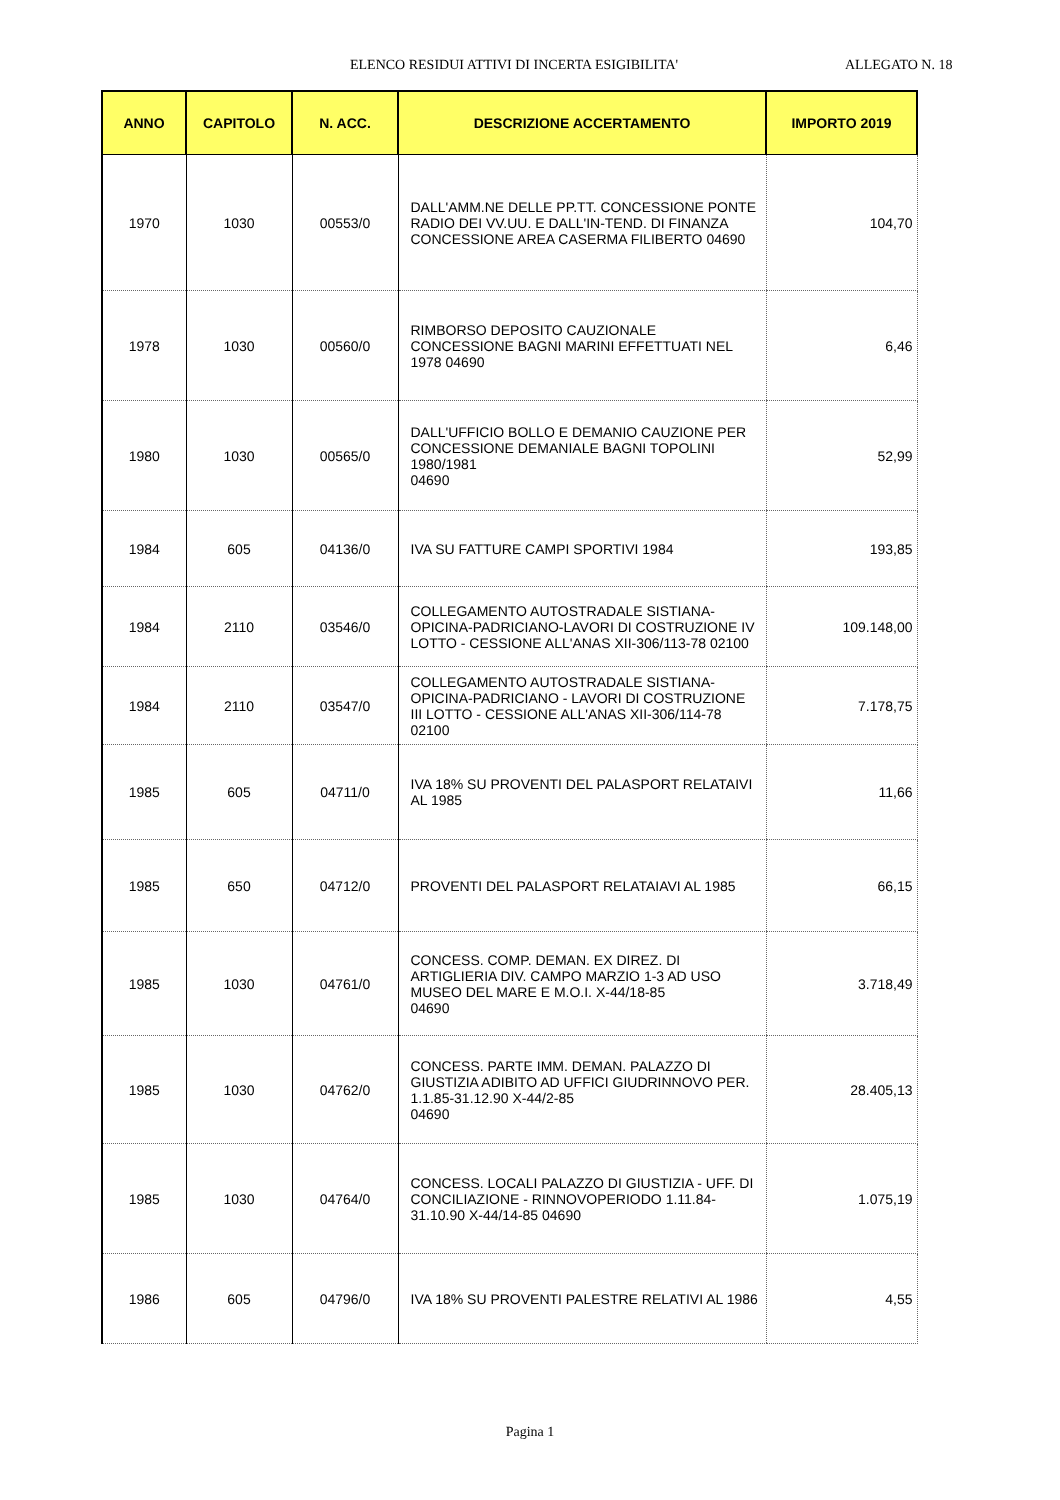ELENCO RESIDUI ATTIVI DI INCERTA ESIGIBILITA' ALLEGATO N. 18
| ANNO | CAPITOLO | N. ACC. | DESCRIZIONE ACCERTAMENTO | IMPORTO 2019 |
| --- | --- | --- | --- | --- |
| 1970 | 1030 | 00553/0 | DALL'AMM.NE DELLE PP.TT. CONCESSIONE PONTE RADIO DEI VV.UU. E DALL'IN-TEND. DI FINANZA CONCESSIONE AREA CASERMA FILIBERTO 04690 | 104,70 |
| 1978 | 1030 | 00560/0 | RIMBORSO DEPOSITO CAUZIONALE CONCESSIONE BAGNI MARINI EFFETTUATI NEL 1978 04690 | 6,46 |
| 1980 | 1030 | 00565/0 | DALL'UFFICIO BOLLO E DEMANIO CAUZIONE PER CONCESSIONE DEMANIALE BAGNI TOPOLINI 1980/1981 04690 | 52,99 |
| 1984 | 605 | 04136/0 | IVA SU FATTURE CAMPI SPORTIVI 1984 | 193,85 |
| 1984 | 2110 | 03546/0 | COLLEGAMENTO AUTOSTRADALE SISTIANA-OPICINA-PADRICIANO-LAVORI DI COSTRUZIONE IV LOTTO - CESSIONE ALL'ANAS XII-306/113-78 02100 | 109.148,00 |
| 1984 | 2110 | 03547/0 | COLLEGAMENTO AUTOSTRADALE SISTIANA-OPICINA-PADRICIANO - LAVORI DI COSTRUZIONE III LOTTO - CESSIONE ALL'ANAS XII-306/114-78 02100 | 7.178,75 |
| 1985 | 605 | 04711/0 | IVA 18% SU PROVENTI DEL PALASPORT RELATAIVI AL 1985 | 11,66 |
| 1985 | 650 | 04712/0 | PROVENTI DEL PALASPORT RELATAIAVI AL 1985 | 66,15 |
| 1985 | 1030 | 04761/0 | CONCESS. COMP. DEMAN. EX DIREZ. DI ARTIGLIERIA DIV. CAMPO MARZIO 1-3 AD USO MUSEO DEL MARE E M.O.I. X-44/18-85 04690 | 3.718,49 |
| 1985 | 1030 | 04762/0 | CONCESS. PARTE IMM. DEMAN. PALAZZO DI GIUSTIZIA ADIBITO AD UFFICI GIUDRINNOVO PER. 1.1.85-31.12.90 X-44/2-85 04690 | 28.405,13 |
| 1985 | 1030 | 04764/0 | CONCESS. LOCALI PALAZZO DI GIUSTIZIA - UFF. DI CONCILIAZIONE - RINNOVOPERIODO 1.11.84-31.10.90 X-44/14-85 04690 | 1.075,19 |
| 1986 | 605 | 04796/0 | IVA 18% SU PROVENTI PALESTRE RELATIVI AL 1986 | 4,55 |
Pagina 1